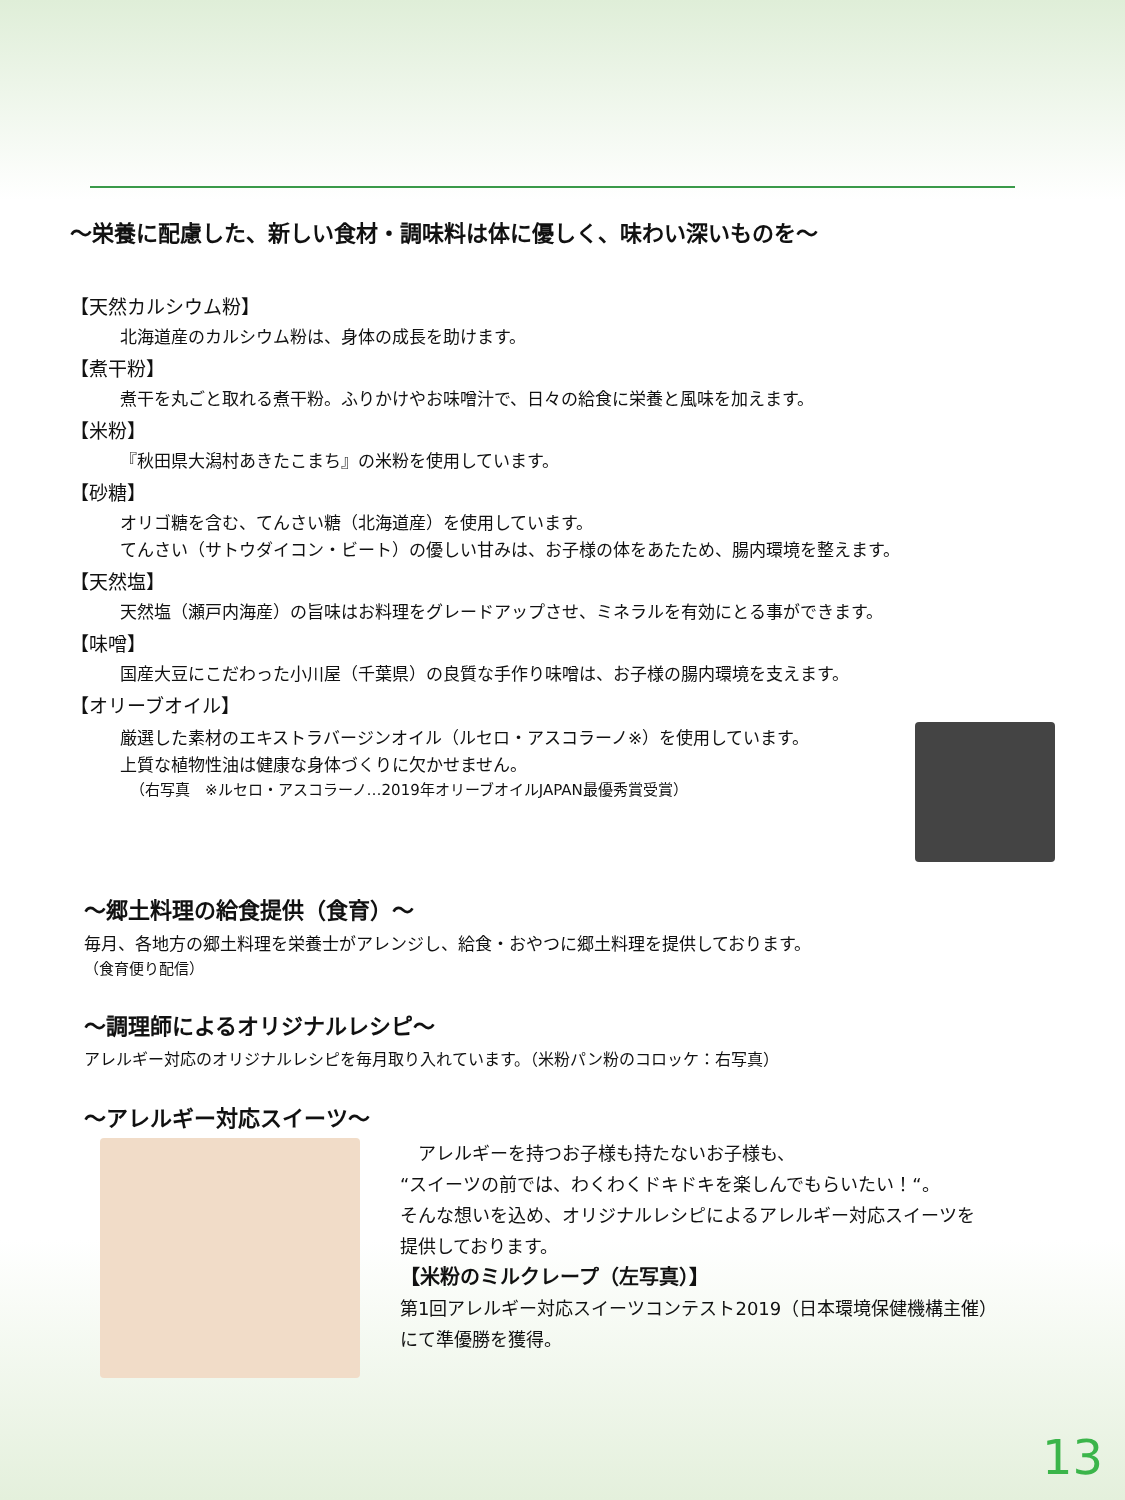～栄養に配慮した、新しい食材・調味料は体に優しく、味わい深いものを～
【天然カルシウム粉】
北海道産のカルシウム粉は、身体の成長を助けます。
【煮干粉】
煮干を丸ごと取れる煮干粉。ふりかけやお味噌汁で、日々の給食に栄養と風味を加えます。
【米粉】
『秋田県大潟村あきたこまち』の米粉を使用しています。
【砂糖】
オリゴ糖を含む、てんさい糖（北海道産）を使用しています。
てんさい（サトウダイコン・ビート）の優しい甘みは、お子様の体をあたため、腸内環境を整えます。
【天然塩】
天然塩（瀬戸内海産）の旨味はお料理をグレードアップさせ、ミネラルを有効にとる事ができます。
【味噌】
国産大豆にこだわった小川屋（千葉県）の良質な手作り味噌は、お子様の腸内環境を支えます。
【オリーブオイル】
厳選した素材のエキストラバージンオイル（ルセロ・アスコラーノ※）を使用しています。
上質な植物性油は健康な身体づくりに欠かせません。
（右写真　※ルセロ・アスコラーノ…2019年オリーブオイルJAPAN最優秀賞受賞）
～郷土料理の給食提供（食育）～
毎月、各地方の郷土料理を栄養士がアレンジし、給食・おやつに郷土料理を提供しております。
（食育便り配信）
～調理師によるオリジナルレシピ～
アレルギー対応のオリジナルレシピを毎月取り入れています。（米粉パン粉のコロッケ：右写真）
～アレルギー対応スイーツ～
　アレルギーを持つお子様も持たないお子様も、
“スイーツの前では、わくわくドキドキを楽しんでもらいたい！“。
そんな想いを込め、オリジナルレシピによるアレルギー対応スイーツを
提供しております。
【米粉のミルクレープ（左写真）】
第1回アレルギー対応スイーツコンテスト2019（日本環境保健機構主催）
にて準優勝を獲得。
13